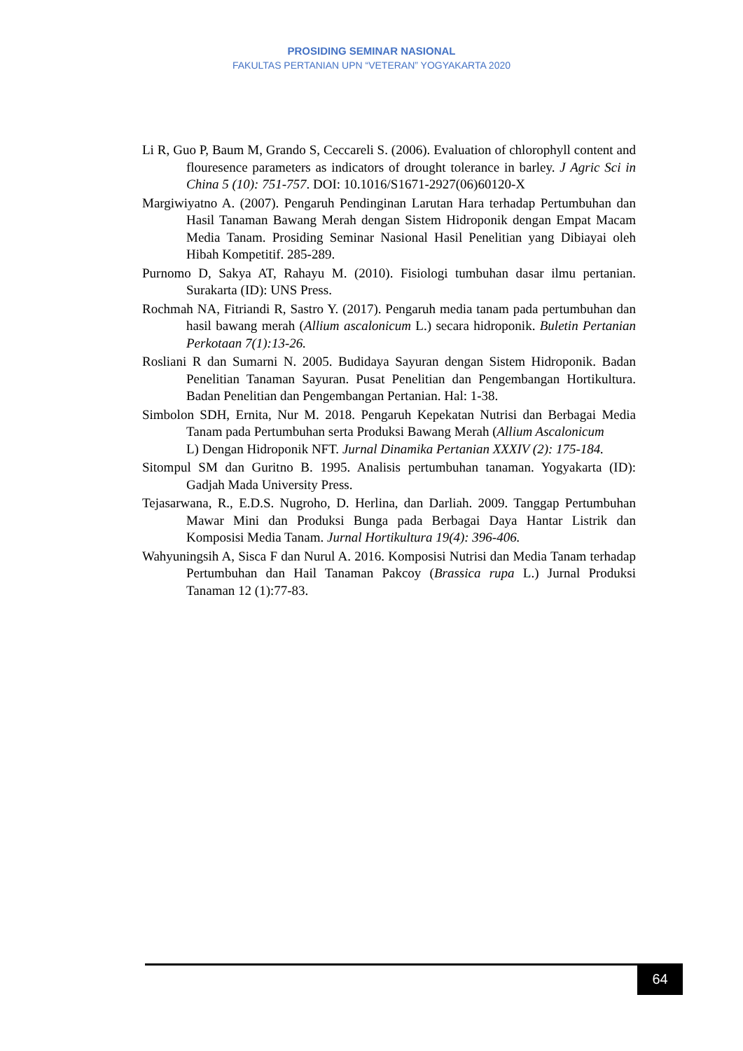PROSIDING SEMINAR NASIONAL
FAKULTAS PERTANIAN UPN “VETERAN” YOGYAKARTA 2020
Li R, Guo P, Baum M, Grando S, Ceccareli S. (2006). Evaluation of chlorophyll content and flouresence parameters as indicators of drought tolerance in barley. J Agric Sci in China 5 (10): 751-757. DOI: 10.1016/S1671-2927(06)60120-X
Margiwiyatno A. (2007). Pengaruh Pendinginan Larutan Hara terhadap Pertumbuhan dan Hasil Tanaman Bawang Merah dengan Sistem Hidroponik dengan Empat Macam Media Tanam. Prosiding Seminar Nasional Hasil Penelitian yang Dibiayai oleh Hibah Kompetitif. 285-289.
Purnomo D, Sakya AT, Rahayu M. (2010). Fisiologi tumbuhan dasar ilmu pertanian. Surakarta (ID): UNS Press.
Rochmah NA, Fitriandi R, Sastro Y. (2017). Pengaruh media tanam pada pertumbuhan dan hasil bawang merah (Allium ascalonicum L.) secara hidroponik. Buletin Pertanian Perkotaan 7(1):13-26.
Rosliani R dan Sumarni N. 2005. Budidaya Sayuran dengan Sistem Hidroponik. Badan Penelitian Tanaman Sayuran. Pusat Penelitian dan Pengembangan Hortikultura. Badan Penelitian dan Pengembangan Pertanian. Hal: 1-38.
Simbolon SDH, Ernita, Nur M. 2018. Pengaruh Kepekatan Nutrisi dan Berbagai Media Tanam pada Pertumbuhan serta Produksi Bawang Merah (Allium Ascalonicum
L) Dengan Hidroponik NFT. Jurnal Dinamika Pertanian XXXIV (2): 175-184.
Sitompul SM dan Guritno B. 1995. Analisis pertumbuhan tanaman. Yogyakarta (ID): Gadjah Mada University Press.
Tejasarwana, R., E.D.S. Nugroho, D. Herlina, dan Darliah. 2009. Tanggap Pertumbuhan Mawar Mini dan Produksi Bunga pada Berbagai Daya Hantar Listrik dan Komposisi Media Tanam. Jurnal Hortikultura 19(4): 396-406.
Wahyuningsih A, Sisca F dan Nurul A. 2016. Komposisi Nutrisi dan Media Tanam terhadap Pertumbuhan dan Hail Tanaman Pakcoy (Brassica rupa L.) Jurnal Produksi Tanaman 12 (1):77-83.
64